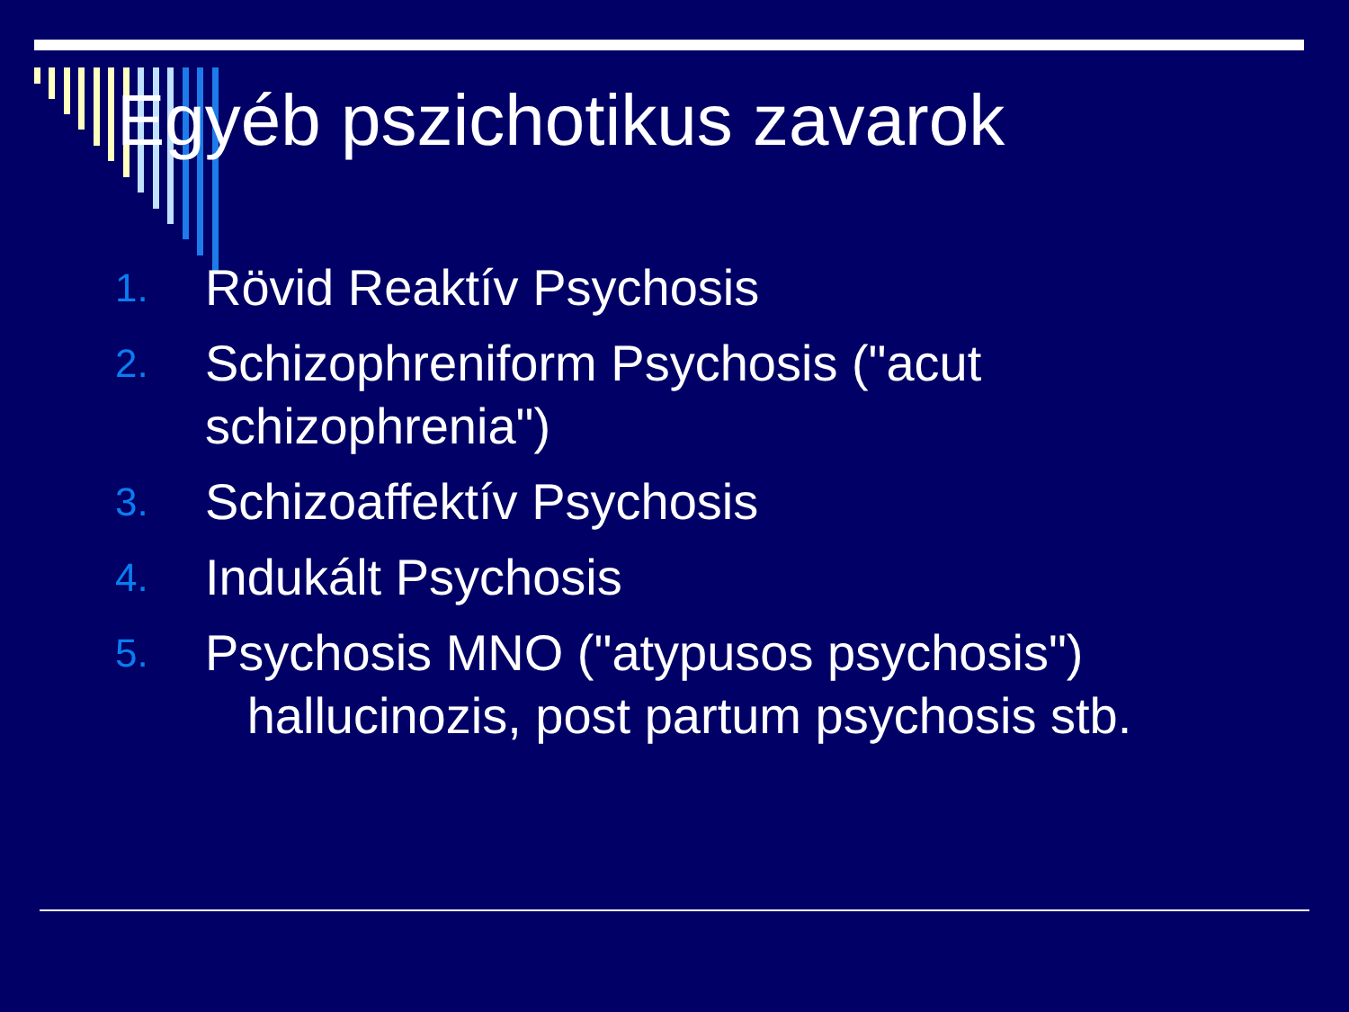Egyéb pszichotikus zavarok
1. Rövid Reaktív Psychosis
2. Schizophreniform Psychosis ("acut schizophrenia")
3. Schizoaffektív Psychosis
4. Indukált Psychosis
5. Psychosis MNO ("atypusos psychosis")
hallucinozis, post partum psychosis stb.